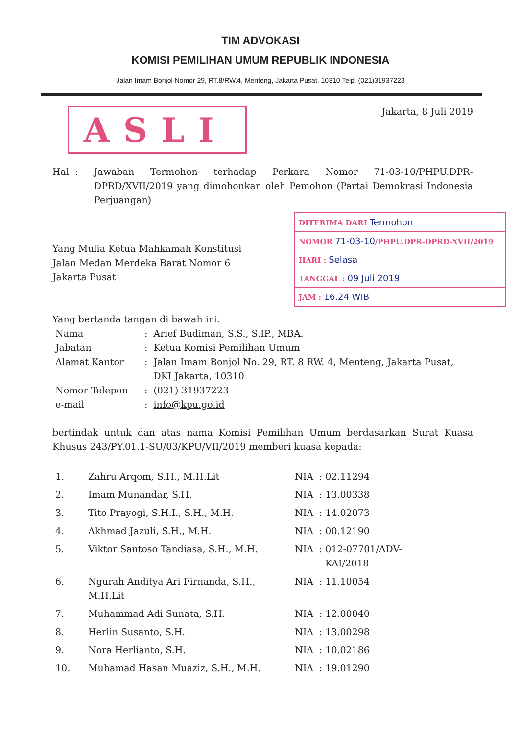TIM ADVOKASI
KOMISI PEMILIHAN UMUM REPUBLIK INDONESIA
Jalan Imam Bonjol Nomor 29, RT.8/RW.4, Menteng, Jakarta Pusat, 10310 Telp. (021)31937223
ASLI
Jakarta, 8 Juli 2019
Hal : Jawaban Termohon terhadap Perkara Nomor 71-03-10/PHPU.DPR-DPRD/XVII/2019 yang dimohonkan oleh Pemohon (Partai Demokrasi Indonesia Perjuangan)
Yang Mulia Ketua Mahkamah Konstitusi
Jalan Medan Merdeka Barat Nomor 6
Jakarta Pusat
DITERIMA DARI Termohon
NOMOR 71-03-10/PHPU.DPR-DPRD-XVII/2019
HARI : Selasa
TANGGAL : 09 Juli 2019
JAM : 16.24 WIB
Yang bertanda tangan di bawah ini:
| Nama | : | Arief Budiman, S.S., S.IP., MBA. |
| Jabatan | : | Ketua Komisi Pemilihan Umum |
| Alamat Kantor | : | Jalan Imam Bonjol No. 29, RT. 8 RW. 4, Menteng, Jakarta Pusat, DKI Jakarta, 10310 |
| Nomor Telepon | : | (021) 31937223 |
| e-mail | : | info@kpu.go.id |
bertindak untuk dan atas nama Komisi Pemilihan Umum berdasarkan Surat Kuasa Khusus 243/PY.01.1-SU/03/KPU/VII/2019 memberi kuasa kepada:
| 1. | Zahru Arqom, S.H., M.H.Lit | NIA | : 02.11294 |
| 2. | Imam Munandar, S.H. | NIA | : 13.00338 |
| 3. | Tito Prayogi, S.H.I., S.H., M.H. | NIA | : 14.02073 |
| 4. | Akhmad Jazuli, S.H., M.H. | NIA | : 00.12190 |
| 5. | Viktor Santoso Tandiasa, S.H., M.H. | NIA | : 012-07701/ADV- KAI/2018 |
| 6. | Ngurah Anditya Ari Firnanda, S.H., M.H.Lit | NIA | : 11.10054 |
| 7. | Muhammad Adi Sunata, S.H. | NIA | : 12.00040 |
| 8. | Herlin Susanto, S.H. | NIA | : 13.00298 |
| 9. | Nora Herlianto, S.H. | NIA | : 10.02186 |
| 10. | Muhamad Hasan Muaziz, S.H., M.H. | NIA | : 19.01290 |